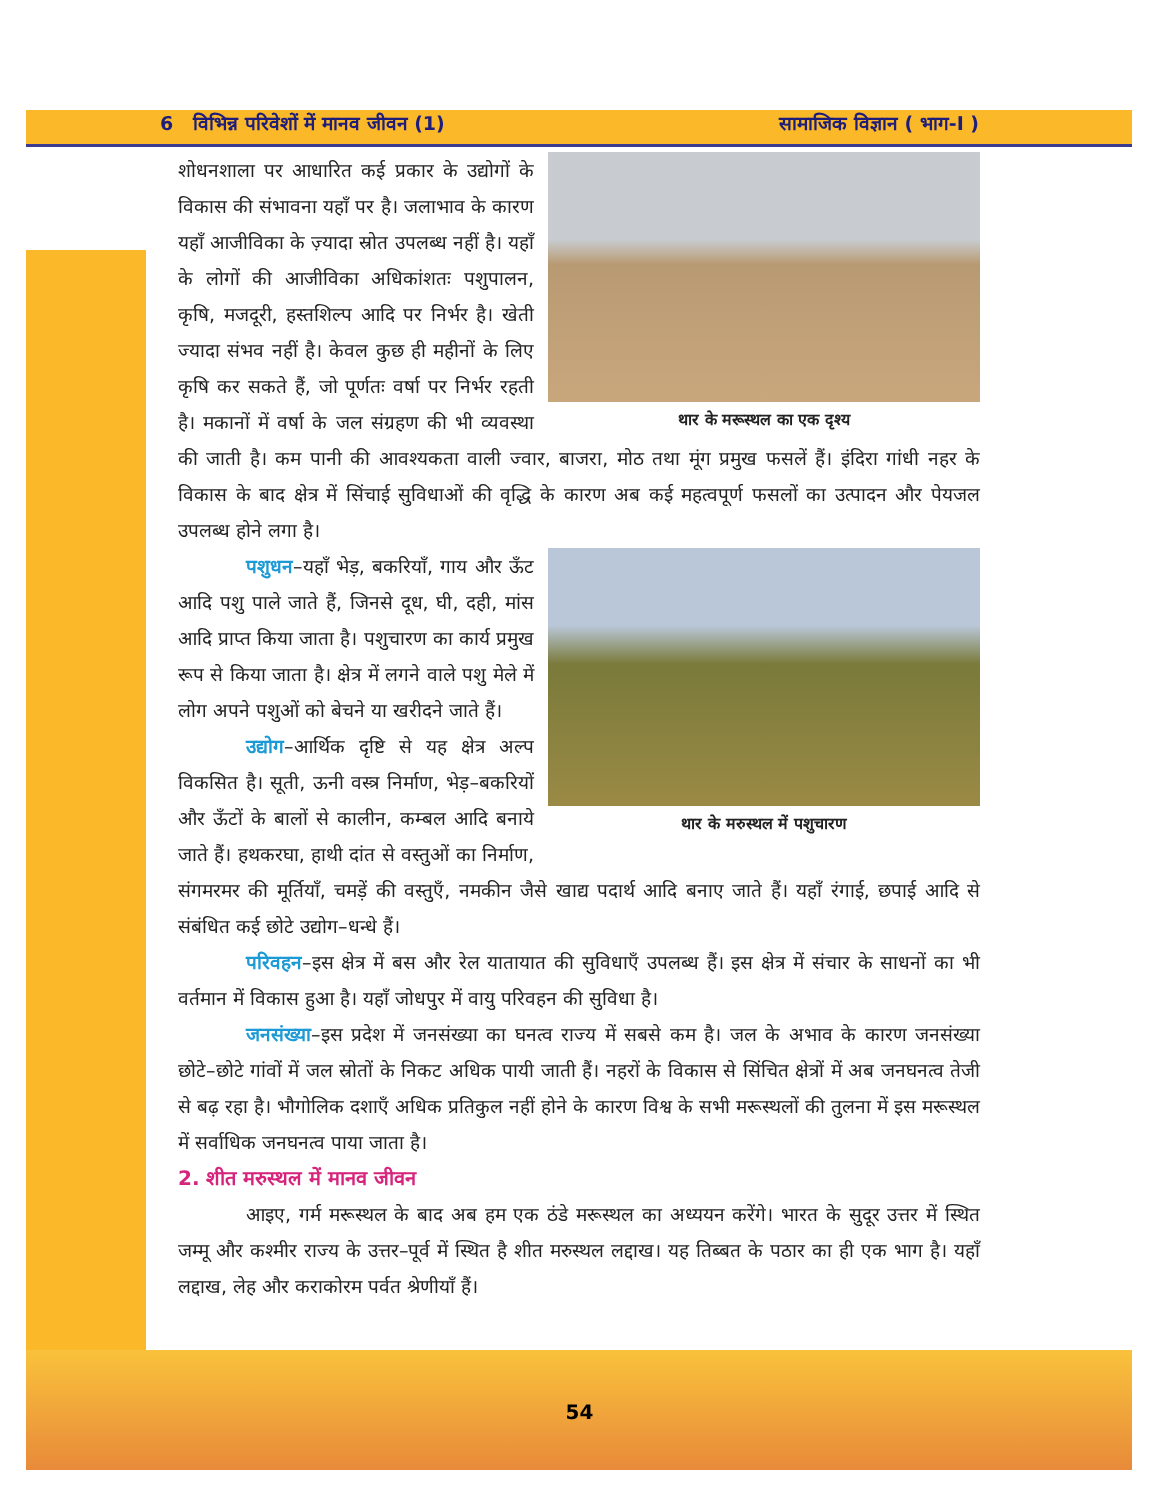6 विभिन्न परिवेशों में मानव जीवन (1) सामाजिक विज्ञान ( भाग-I )
थार के मरूस्थल का एक दृश्य
शोधनशाला पर आधारित कई प्रकार के उद्योगों के विकास की संभावना यहाँ पर है। जलाभाव के कारण यहाँ आजीविका के ज़्यादा स्रोत उपलब्ध नहीं है। यहाँ के लोगों की आजीविका अधिकांशतः पशुपालन, कृषि, मजदूरी, हस्तशिल्प आदि पर निर्भर है। खेती ज्यादा संभव नहीं है। केवल कुछ ही महीनों के लिए कृषि कर सकते हैं, जो पूर्णतः वर्षा पर निर्भर रहती है। मकानों में वर्षा के जल संग्रहण की भी व्यवस्था की जाती है। कम पानी की आवश्यकता वाली ज्वार, बाजरा, मोठ तथा मूंग प्रमुख फसलें हैं। इंदिरा गांधी नहर के विकास के बाद क्षेत्र में सिंचाई सुविधाओं की वृद्धि के कारण अब कई महत्वपूर्ण फसलों का उत्पादन और पेयजल उपलब्ध होने लगा है।
थार के मरुस्थल में पशुचारण
पशुधन–यहाँ भेड़, बकरियाँ, गाय और ऊँट आदि पशु पाले जाते हैं, जिनसे दूध, घी, दही, मांस आदि प्राप्त किया जाता है। पशुचारण का कार्य प्रमुख रूप से किया जाता है। क्षेत्र में लगने वाले पशु मेले में लोग अपने पशुओं को बेचने या खरीदने जाते हैं।
उद्योग–आर्थिक दृष्टि से यह क्षेत्र अल्प विकसित है। सूती, ऊनी वस्त्र निर्माण, भेड़–बकरियों और ऊँटों के बालों से कालीन, कम्बल आदि बनाये जाते हैं। हथकरघा, हाथी दांत से वस्तुओं का निर्माण, संगमरमर की मूर्तियाँ, चमड़ें की वस्तुएँ, नमकीन जैसे खाद्य पदार्थ आदि बनाए जाते हैं। यहाँ रंगाई, छपाई आदि से संबंधित कई छोटे उद्योग–धन्धे हैं।
परिवहन–इस क्षेत्र में बस और रेल यातायात की सुविधाएँ उपलब्ध हैं। इस क्षेत्र में संचार के साधनों का भी वर्तमान में विकास हुआ है। यहाँ जोधपुर में वायु परिवहन की सुविधा है।
जनसंख्या–इस प्रदेश में जनसंख्या का घनत्व राज्य में सबसे कम है। जल के अभाव के कारण जनसंख्या छोटे–छोटे गांवों में जल स्रोतों के निकट अधिक पायी जाती हैं। नहरों के विकास से सिंचित क्षेत्रों में अब जनघनत्व तेजी से बढ़ रहा है। भौगोलिक दशाएँ अधिक प्रतिकुल नहीं होने के कारण विश्व के सभी मरूस्थलों की तुलना में इस मरूस्थल में सर्वाधिक जनघनत्व पाया जाता है।
2. शीत मरुस्थल में मानव जीवन
आइए, गर्म मरूस्थल के बाद अब हम एक ठंडे मरूस्थल का अध्ययन करेंगे। भारत के सुदूर उत्तर में स्थित जम्मू और कश्मीर राज्य के उत्तर–पूर्व में स्थित है शीत मरुस्थल लद्दाख। यह तिब्बत के पठार का ही एक भाग है। यहाँ लद्दाख, लेह और कराकोरम पर्वत श्रेणीयाँ हैं।
54